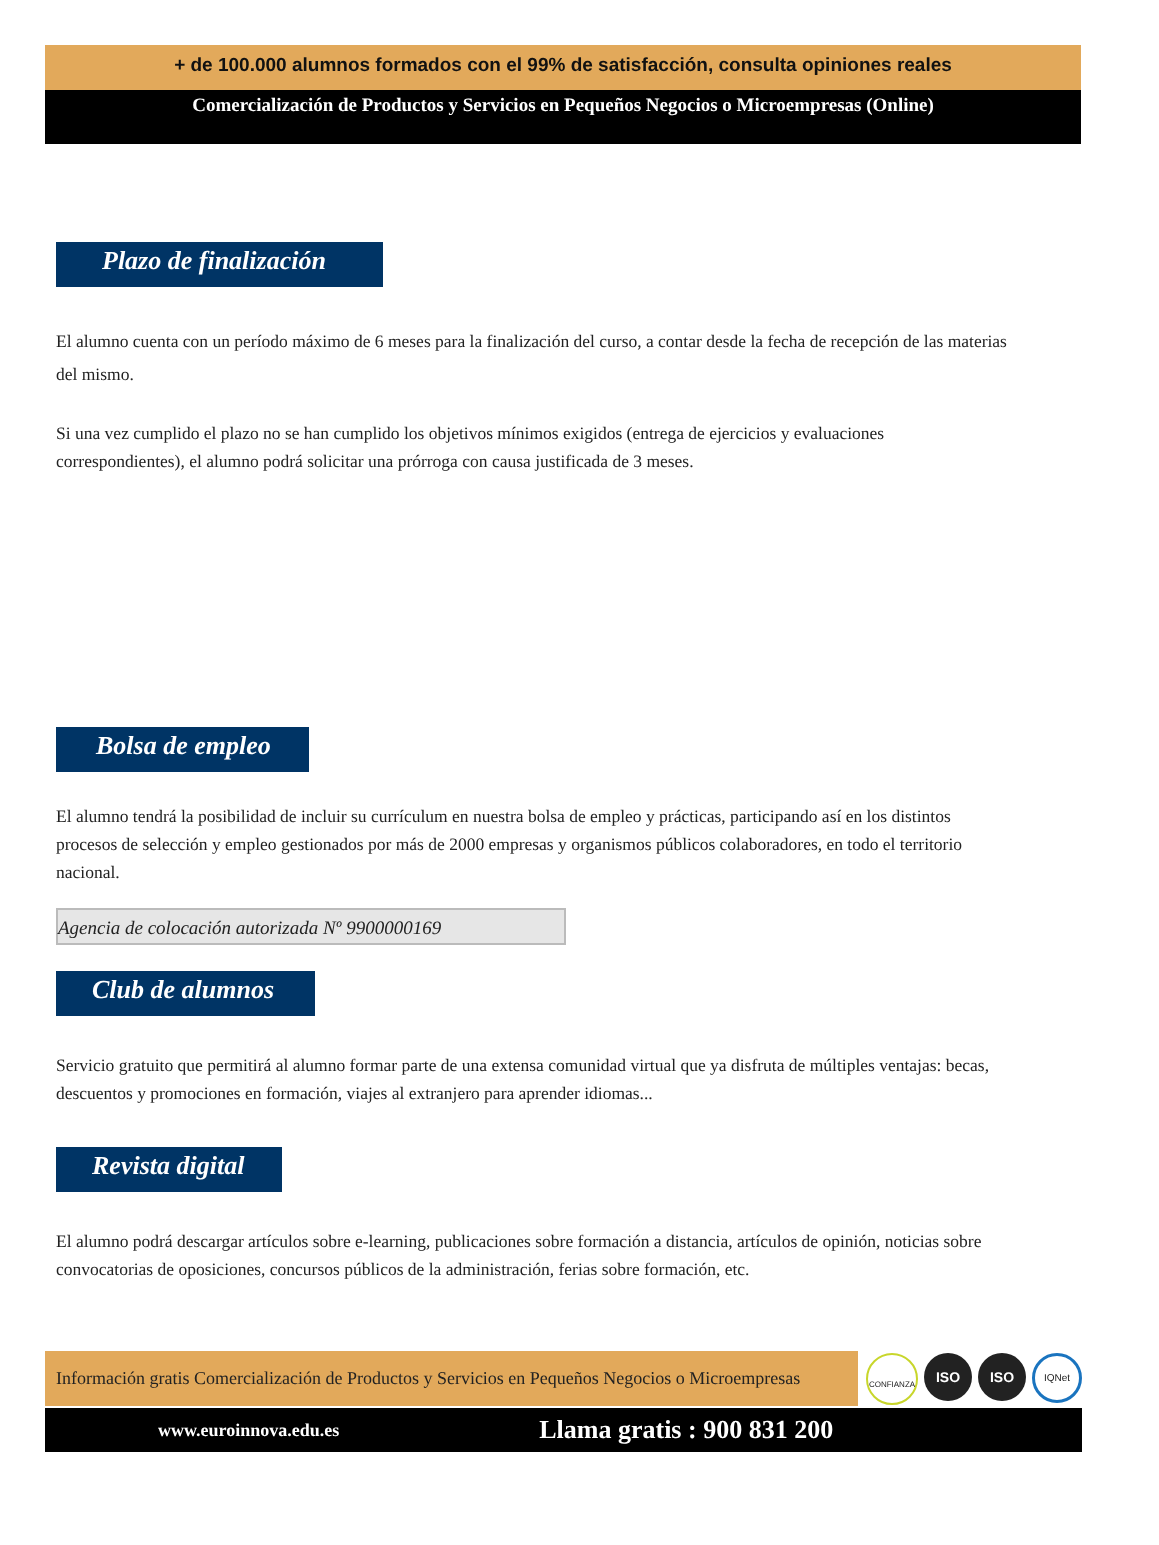+ de 100.000 alumnos formados con el 99% de satisfacción, consulta opiniones reales
Comercialización de Productos y Servicios en Pequeños Negocios o Microempresas (Online)
Plazo de finalización
El alumno cuenta con un período máximo de 6 meses para la finalización del curso, a contar desde la fecha de recepción de las materias
del mismo.
Si una vez cumplido el plazo no se han cumplido los objetivos mínimos exigidos (entrega de ejercicios y evaluaciones
correspondientes), el alumno podrá solicitar una prórroga con causa justificada de 3 meses.
Bolsa de empleo
El alumno tendrá la posibilidad de incluir su currículum en nuestra bolsa de empleo y prácticas, participando así en los distintos
procesos de selección y empleo gestionados por más de 2000 empresas y organismos públicos colaboradores, en todo el territorio
nacional.
Agencia de colocación autorizada Nº 9900000169
Club de alumnos
Servicio gratuito que permitirá al alumno formar parte de una extensa comunidad virtual que ya disfruta de múltiples ventajas: becas,
descuentos y promociones en formación, viajes al extranjero para aprender idiomas...
Revista digital
El alumno podrá descargar artículos sobre e-learning, publicaciones sobre formación a distancia, artículos de opinión, noticias sobre
convocatorias de oposiciones, concursos públicos de la administración, ferias sobre formación, etc.
Información gratis Comercialización de Productos y Servicios en Pequeños Negocios o Microempresas
CONFIANZA ISO ISO IQNet
www.euroinnova.edu.es Llama gratis : 900 831 200